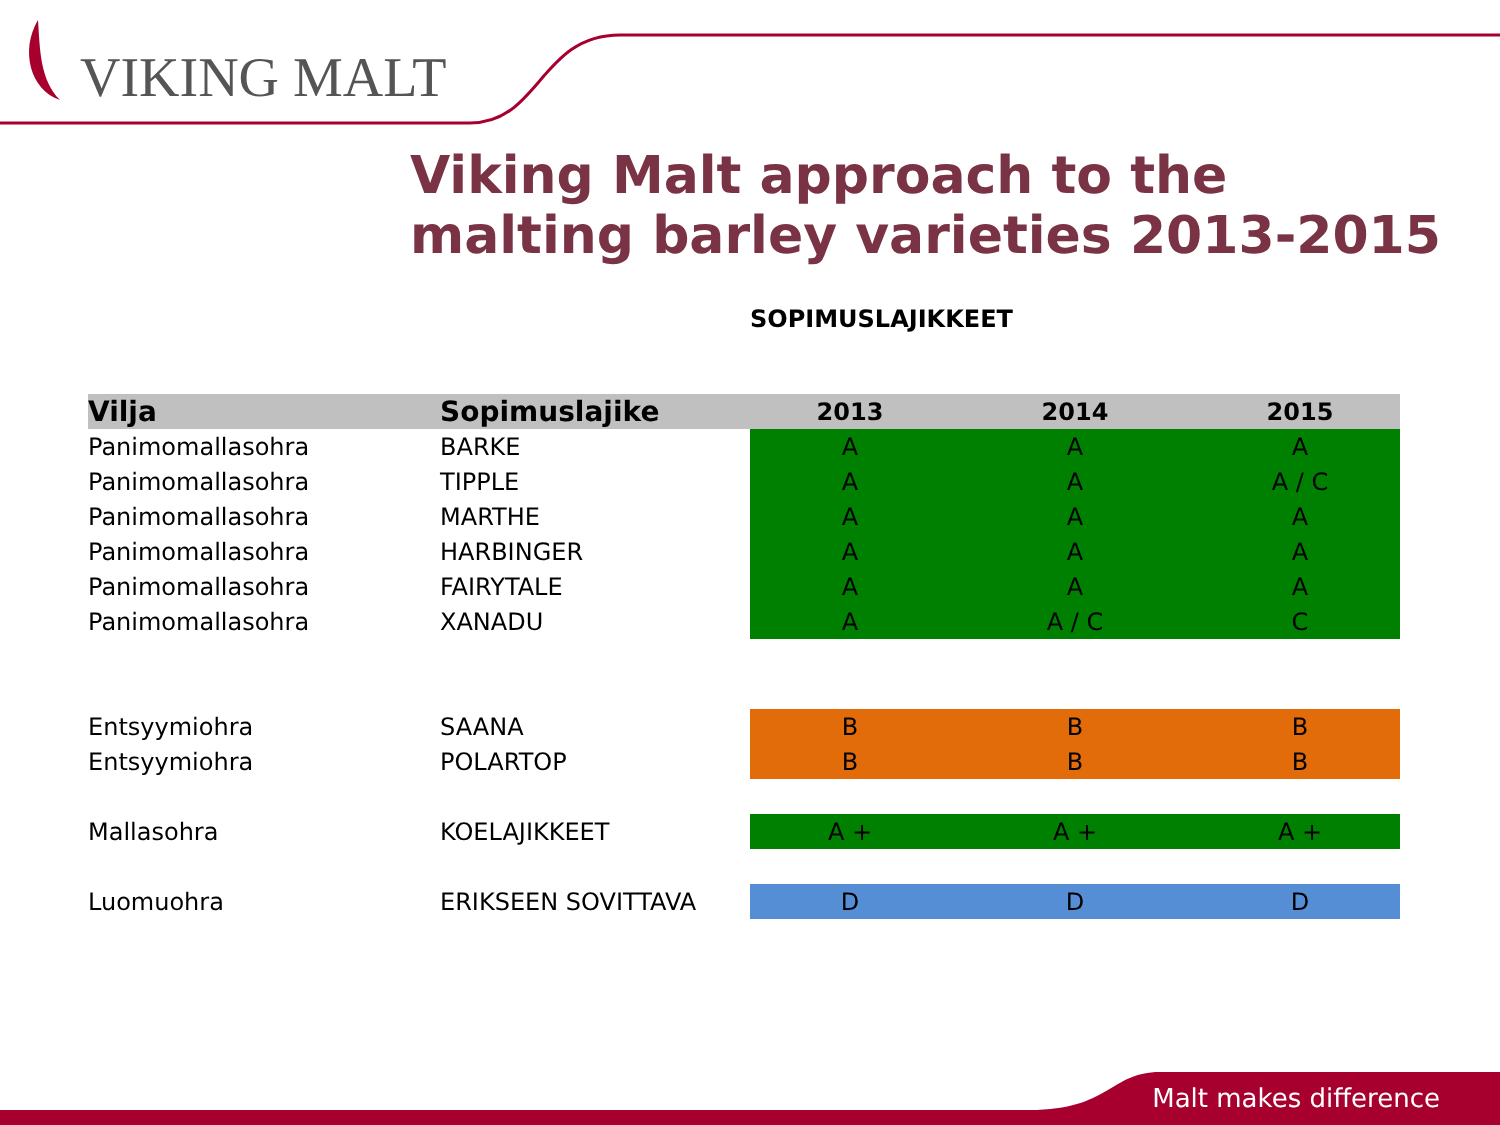VIKING MALT
Viking Malt approach to the malting barley varieties 2013-2015
SOPIMUSLAJIKKEET
| Vilja | Sopimuslajike | 2013 | 2014 | 2015 |
| --- | --- | --- | --- | --- |
| Panimomallasohra | BARKE | A | A | A |
| Panimomallasohra | TIPPLE | A | A | A / C |
| Panimomallasohra | MARTHE | A | A | A |
| Panimomallasohra | HARBINGER | A | A | A |
| Panimomallasohra | FAIRYTALE | A | A | A |
| Panimomallasohra | XANADU | A | A / C | C |
| Entsyymiohra | SAANA | B | B | B |
| Entsyymiohra | POLARTOP | B | B | B |
| Mallasohra | KOELAJIKKEET | A + | A + | A + |
| Luomuohra | ERIKSEEN SOVITTAVA | D | D | D |
Malt makes difference